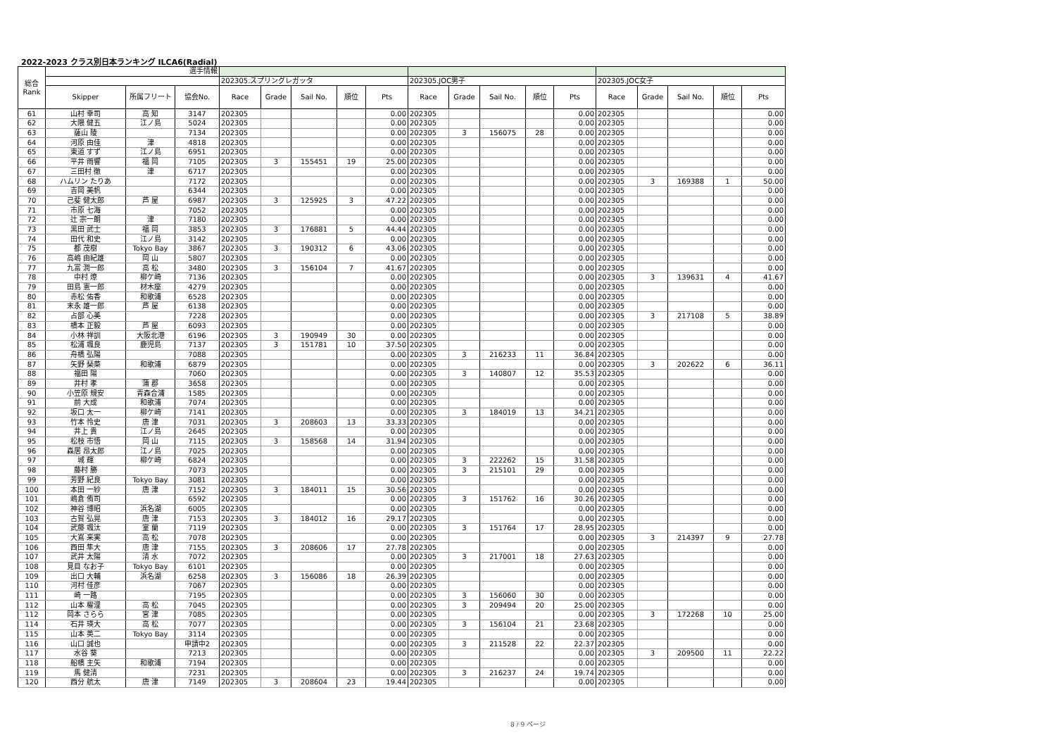2022-2023 クラス別日本ランキング ILCA6(Radial)
| 総合 Rank | 選手情報 | | | | | | | | | | | | | | | | | |
| --- | --- | --- | --- | --- | --- | --- | --- | --- | --- | --- | --- | --- | --- | --- | --- | --- | --- | --- |
| | | | | 202305.スプリングレガッタ | | | | | 202305.JOC男子 | | | | | 202305.JOC女子 | | | | |
| | Skipper | 所属フリート | 協会No. | Race | Grade | Sail No. | 順位 | Pts | Race | Grade | Sail No. | 順位 | Pts | Race | Grade | Sail No. | 順位 | Pts |
| 61 | 山村 幸司 | 高 知 | 3147 | 202305 | | | | 0.00 | 202305 | | | | 0.00 | 202305 | | | | 0.00 |
| 62 | 大隈 健五 | 江ノ島 | 5024 | 202305 | | | | 0.00 | 202305 | | | | 0.00 | 202305 | | | | 0.00 |
| 63 | 薩山 陵 | | 7134 | 202305 | | | | 0.00 | 202305 | 3 | 156075 | 28 | 0.00 | 202305 | | | | 0.00 |
| 64 | 河原 由佳 | 津 | 4818 | 202305 | | | | 0.00 | 202305 | | | | 0.00 | 202305 | | | | 0.00 |
| 65 | 東道 すず | 江ノ島 | 6951 | 202305 | | | | 0.00 | 202305 | | | | 0.00 | 202305 | | | | 0.00 |
| 66 | 平井 雨響 | 福 岡 | 7105 | 202305 | 3 | 155451 | 19 | 25.00 | 202305 | | | | 0.00 | 202305 | | | | 0.00 |
| 67 | 三田村 徹 | 津 | 6717 | 202305 | | | | 0.00 | 202305 | | | | 0.00 | 202305 | | | | 0.00 |
| 68 | ハムリン たりあ | | 7172 | 202305 | | | | 0.00 | 202305 | | | | 0.00 | 202305 | 3 | 169388 | 1 | 50.00 |
| 69 | 吉岡 美帆 | | 6344 | 202305 | | | | 0.00 | 202305 | | | | 0.00 | 202305 | | | | 0.00 |
| 70 | 己斐 健太郎 | 芦 屋 | 6987 | 202305 | 3 | 125925 | 3 | 47.22 | 202305 | | | | 0.00 | 202305 | | | | 0.00 |
| 71 | 市原 七海 | | 7052 | 202305 | | | | 0.00 | 202305 | | | | 0.00 | 202305 | | | | 0.00 |
| 72 | 辻 宗一朗 | 津 | 7180 | 202305 | | | | 0.00 | 202305 | | | | 0.00 | 202305 | | | | 0.00 |
| 73 | 黒田 武士 | 福 岡 | 3853 | 202305 | 3 | 176881 | 5 | 44.44 | 202305 | | | | 0.00 | 202305 | | | | 0.00 |
| 74 | 田代 和史 | 江ノ島 | 3142 | 202305 | | | | 0.00 | 202305 | | | | 0.00 | 202305 | | | | 0.00 |
| 75 | 都 茂樹 | Tokyo Bay | 3867 | 202305 | 3 | 190312 | 6 | 43.06 | 202305 | | | | 0.00 | 202305 | | | | 0.00 |
| 76 | 高嶋 由紀雄 | 岡 山 | 5807 | 202305 | | | | 0.00 | 202305 | | | | 0.00 | 202305 | | | | 0.00 |
| 77 | 九富 潤一郎 | 高 松 | 3480 | 202305 | 3 | 156104 | 7 | 41.67 | 202305 | | | | 0.00 | 202305 | | | | 0.00 |
| 78 | 中村 燎 | 柳ケ崎 | 7136 | 202305 | | | | 0.00 | 202305 | | | | 0.00 | 202305 | 3 | 139631 | 4 | 41.67 |
| 79 | 田島 憲一郎 | 材木座 | 4279 | 202305 | | | | 0.00 | 202305 | | | | 0.00 | 202305 | | | | 0.00 |
| 80 | 赤松 佑香 | 和歌浦 | 6528 | 202305 | | | | 0.00 | 202305 | | | | 0.00 | 202305 | | | | 0.00 |
| 81 | 末永 雄一郎 | 芦 屋 | 6138 | 202305 | | | | 0.00 | 202305 | | | | 0.00 | 202305 | | | | 0.00 |
| 82 | 占部 心美 | | 7228 | 202305 | | | | 0.00 | 202305 | | | | 0.00 | 202305 | 3 | 217108 | 5 | 38.89 |
| 83 | 橋本 正毅 | 芦 屋 | 6093 | 202305 | | | | 0.00 | 202305 | | | | 0.00 | 202305 | | | | 0.00 |
| 84 | 小林 祥訓 | 大阪北港 | 6196 | 202305 | 3 | 190949 | 30 | 0.00 | 202305 | | | | 0.00 | 202305 | | | | 0.00 |
| 85 | 松浦 颯良 | 鹿児島 | 7137 | 202305 | 3 | 151781 | 10 | 37.50 | 202305 | | | | 0.00 | 202305 | | | | 0.00 |
| 86 | 舟橋 弘陽 | | 7088 | 202305 | | | | 0.00 | 202305 | 3 | 216233 | 11 | 36.84 | 202305 | | | | 0.00 |
| 87 | 矢野 琹菜 | 和歌浦 | 6879 | 202305 | | | | 0.00 | 202305 | | | | 0.00 | 202305 | 3 | 202622 | 6 | 36.11 |
| 88 | 福田 陽 | | 7060 | 202305 | | | | 0.00 | 202305 | 3 | 140807 | 12 | 35.53 | 202305 | | | | 0.00 |
| 89 | 井村 孝 | 蒲 郡 | 3658 | 202305 | | | | 0.00 | 202305 | | | | 0.00 | 202305 | | | | 0.00 |
| 90 | 小笠原 規安 | 青森合浦 | 1585 | 202305 | | | | 0.00 | 202305 | | | | 0.00 | 202305 | | | | 0.00 |
| 91 | 前 大成 | 和歌浦 | 7074 | 202305 | | | | 0.00 | 202305 | | | | 0.00 | 202305 | | | | 0.00 |
| 92 | 坂口 太一 | 柳ケ崎 | 7141 | 202305 | | | | 0.00 | 202305 | 3 | 184019 | 13 | 34.21 | 202305 | | | | 0.00 |
| 93 | 竹本 怜史 | 唐 津 | 7031 | 202305 | 3 | 208603 | 13 | 33.33 | 202305 | | | | 0.00 | 202305 | | | | 0.00 |
| 94 | 井上 貴 | 江ノ島 | 2645 | 202305 | | | | 0.00 | 202305 | | | | 0.00 | 202305 | | | | 0.00 |
| 95 | 松枝 市悟 | 岡 山 | 7115 | 202305 | 3 | 158568 | 14 | 31.94 | 202305 | | | | 0.00 | 202305 | | | | 0.00 |
| 96 | 森居 昂太郎 | 江ノ島 | 7025 | 202305 | | | | 0.00 | 202305 | | | | 0.00 | 202305 | | | | 0.00 |
| 97 | 城 輝 | 柳ケ崎 | 6824 | 202305 | | | | 0.00 | 202305 | 3 | 222262 | 15 | 31.58 | 202305 | | | | 0.00 |
| 98 | 藤村 勝 | | 7073 | 202305 | | | | 0.00 | 202305 | 3 | 215101 | 29 | 0.00 | 202305 | | | | 0.00 |
| 99 | 芳野 紀良 | Tokyo Bay | 3081 | 202305 | | | | 0.00 | 202305 | | | | 0.00 | 202305 | | | | 0.00 |
| 100 | 本田 一紗 | 唐 津 | 7152 | 202305 | 3 | 184011 | 15 | 30.56 | 202305 | | | | 0.00 | 202305 | | | | 0.00 |
| 101 | 嶋倉 侑司 | | 6592 | 202305 | | | | 0.00 | 202305 | 3 | 151762 | 16 | 30.26 | 202305 | | | | 0.00 |
| 102 | 神谷 博昭 | 浜名湖 | 6005 | 202305 | | | | 0.00 | 202305 | | | | 0.00 | 202305 | | | | 0.00 |
| 103 | 古賀 弘晃 | 唐 津 | 7153 | 202305 | 3 | 184012 | 16 | 29.17 | 202305 | | | | 0.00 | 202305 | | | | 0.00 |
| 104 | 武藤 颯汰 | 室 蘭 | 7119 | 202305 | | | | 0.00 | 202305 | 3 | 151764 | 17 | 28.95 | 202305 | | | | 0.00 |
| 105 | 大嶌 来実 | 高 松 | 7078 | 202305 | | | | 0.00 | 202305 | | | | 0.00 | 202305 | 3 | 214397 | 9 | 27.78 |
| 106 | 西田 隼大 | 唐 津 | 7155 | 202305 | 3 | 208606 | 17 | 27.78 | 202305 | | | | 0.00 | 202305 | | | | 0.00 |
| 107 | 武井 太陽 | 清 水 | 7072 | 202305 | | | | 0.00 | 202305 | 3 | 217001 | 18 | 27.63 | 202305 | | | | 0.00 |
| 108 | 見目 なお子 | Tokyo Bay | 6101 | 202305 | | | | 0.00 | 202305 | | | | 0.00 | 202305 | | | | 0.00 |
| 109 | 出口 大輔 | 浜名湖 | 6258 | 202305 | 3 | 156086 | 18 | 26.39 | 202305 | | | | 0.00 | 202305 | | | | 0.00 |
| 110 | 河村 佳彦 | | 7067 | 202305 | | | | 0.00 | 202305 | | | | 0.00 | 202305 | | | | 0.00 |
| 111 | 崎 一路 | | 7195 | 202305 | | | | 0.00 | 202305 | 3 | 156060 | 30 | 0.00 | 202305 | | | | 0.00 |
| 112 | 山本 櫂浬 | 高 松 | 7045 | 202305 | | | | 0.00 | 202305 | 3 | 209494 | 20 | 25.00 | 202305 | | | | 0.00 |
| 112 | 岡本 さらら | 宮 津 | 7085 | 202305 | | | | 0.00 | 202305 | | | | 0.00 | 202305 | 3 | 172268 | 10 | 25.00 |
| 114 | 石井 瑛大 | 高 松 | 7077 | 202305 | | | | 0.00 | 202305 | 3 | 156104 | 21 | 23.68 | 202305 | | | | 0.00 |
| 115 | 山本 英二 | Tokyo Bay | 3114 | 202305 | | | | 0.00 | 202305 | | | | 0.00 | 202305 | | | | 0.00 |
| 116 | 山口 誠也 | | 申請中2 | 202305 | | | | 0.00 | 202305 | 3 | 211528 | 22 | 22.37 | 202305 | | | | 0.00 |
| 117 | 水谷 葵 | | 7213 | 202305 | | | | 0.00 | 202305 | | | | 0.00 | 202305 | 3 | 209500 | 11 | 22.22 |
| 118 | 船橋 主矢 | 和歌浦 | 7194 | 202305 | | | | 0.00 | 202305 | | | | 0.00 | 202305 | | | | 0.00 |
| 119 | 馬 健清 | | 7231 | 202305 | | | | 0.00 | 202305 | 3 | 216237 | 24 | 19.74 | 202305 | | | | 0.00 |
| 120 | 西分 航太 | 唐 津 | 7149 | 202305 | 3 | 208604 | 23 | 19.44 | 202305 | | | | 0.00 | 202305 | | | | 0.00 |
8 / 9 ページ